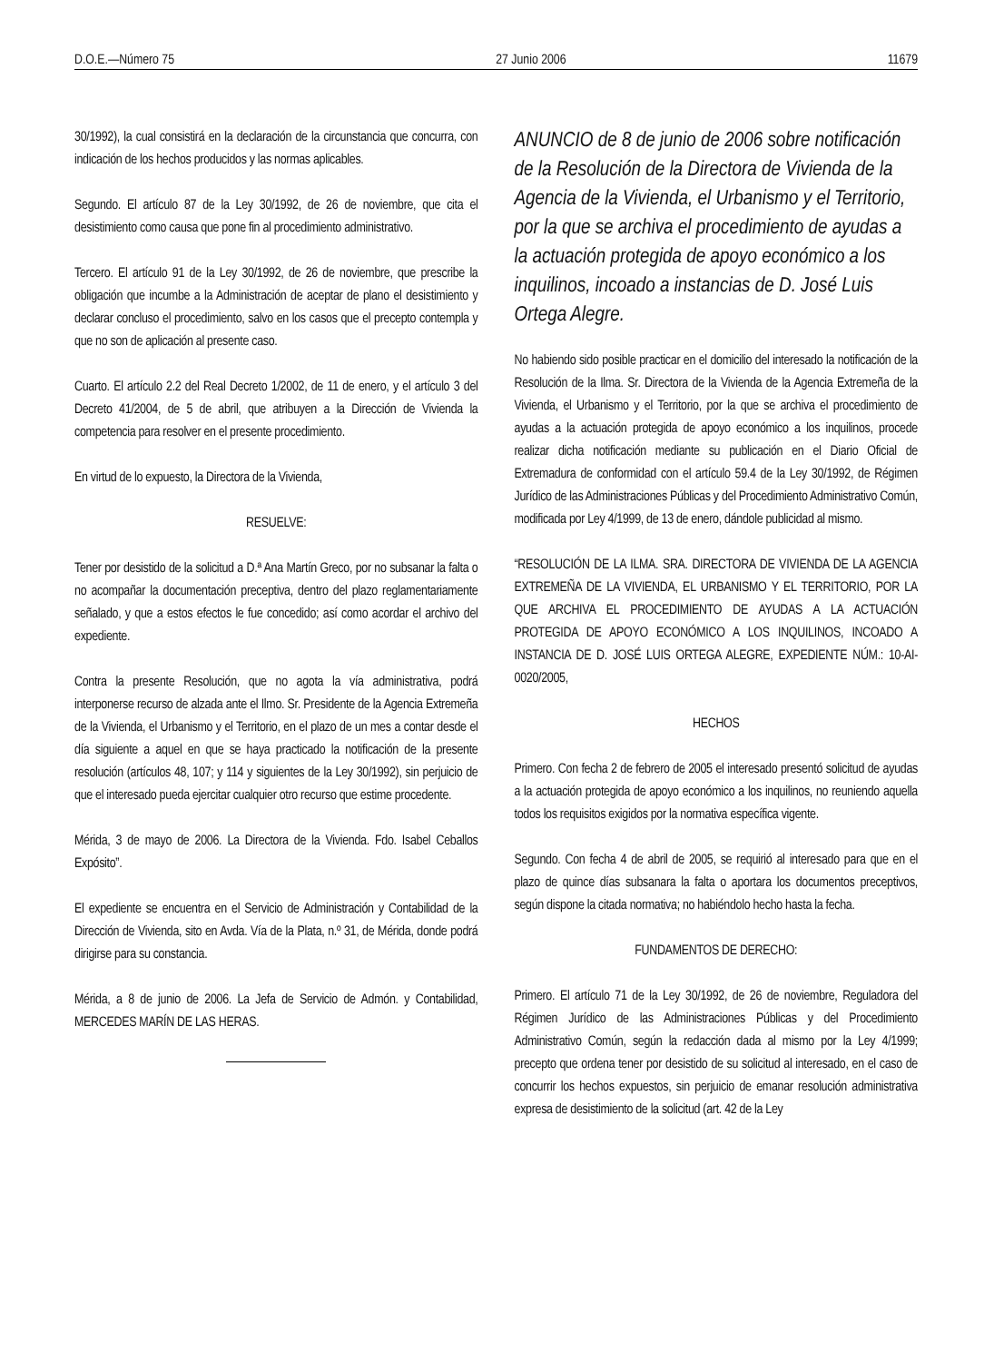D.O.E.—Número 75 27 Junio 2006 11679
30/1992), la cual consistirá en la declaración de la circunstancia que concurra, con indicación de los hechos producidos y las normas aplicables.
Segundo. El artículo 87 de la Ley 30/1992, de 26 de noviembre, que cita el desistimiento como causa que pone fin al procedimiento administrativo.
Tercero. El artículo 91 de la Ley 30/1992, de 26 de noviembre, que prescribe la obligación que incumbe a la Administración de aceptar de plano el desistimiento y declarar concluso el procedimiento, salvo en los casos que el precepto contempla y que no son de aplicación al presente caso.
Cuarto. El artículo 2.2 del Real Decreto 1/2002, de 11 de enero, y el artículo 3 del Decreto 41/2004, de 5 de abril, que atribuyen a la Dirección de Vivienda la competencia para resolver en el presente procedimiento.
En virtud de lo expuesto, la Directora de la Vivienda,
RESUELVE:
Tener por desistido de la solicitud a D.ª Ana Martín Greco, por no subsanar la falta o no acompañar la documentación preceptiva, dentro del plazo reglamentariamente señalado, y que a estos efectos le fue concedido; así como acordar el archivo del expediente.
Contra la presente Resolución, que no agota la vía administrativa, podrá interponerse recurso de alzada ante el Ilmo. Sr. Presidente de la Agencia Extremeña de la Vivienda, el Urbanismo y el Territorio, en el plazo de un mes a contar desde el día siguiente a aquel en que se haya practicado la notificación de la presente resolución (artículos 48, 107; y 114 y siguientes de la Ley 30/1992), sin perjuicio de que el interesado pueda ejercitar cualquier otro recurso que estime procedente.
Mérida, 3 de mayo de 2006. La Directora de la Vivienda. Fdo. Isabel Ceballos Expósito”.
El expediente se encuentra en el Servicio de Administración y Contabilidad de la Dirección de Vivienda, sito en Avda. Vía de la Plata, n.º 31, de Mérida, donde podrá dirigirse para su constancia.
Mérida, a 8 de junio de 2006. La Jefa de Servicio de Admón. y Contabilidad, MERCEDES MARÍN DE LAS HERAS.
ANUNCIO de 8 de junio de 2006 sobre notificación de la Resolución de la Directora de Vivienda de la Agencia de la Vivienda, el Urbanismo y el Territorio, por la que se archiva el procedimiento de ayudas a la actuación protegida de apoyo económico a los inquilinos, incoado a instancias de D. José Luis Ortega Alegre.
No habiendo sido posible practicar en el domicilio del interesado la notificación de la Resolución de la Ilma. Sr. Directora de la Vivienda de la Agencia Extremeña de la Vivienda, el Urbanismo y el Territorio, por la que se archiva el procedimiento de ayudas a la actuación protegida de apoyo económico a los inquilinos, procede realizar dicha notificación mediante su publicación en el Diario Oficial de Extremadura de conformidad con el artículo 59.4 de la Ley 30/1992, de Régimen Jurídico de las Administraciones Públicas y del Procedimiento Administrativo Común, modificada por Ley 4/1999, de 13 de enero, dándole publicidad al mismo.
“RESOLUCIÓN DE LA ILMA. SRA. DIRECTORA DE VIVIENDA DE LA AGENCIA EXTREMEÑA DE LA VIVIENDA, EL URBANISMO Y EL TERRITORIO, POR LA QUE ARCHIVA EL PROCEDIMIENTO DE AYUDAS A LA ACTUACIÓN PROTEGIDA DE APOYO ECONÓMICO A LOS INQUILINOS, INCOADO A INSTANCIA DE D. JOSÉ LUIS ORTEGA ALEGRE, EXPEDIENTE NÚM.: 10-AI-0020/2005,
HECHOS
Primero. Con fecha 2 de febrero de 2005 el interesado presentó solicitud de ayudas a la actuación protegida de apoyo económico a los inquilinos, no reuniendo aquella todos los requisitos exigidos por la normativa específica vigente.
Segundo. Con fecha 4 de abril de 2005, se requirió al interesado para que en el plazo de quince días subsanara la falta o aportara los documentos preceptivos, según dispone la citada normativa; no habiéndolo hecho hasta la fecha.
FUNDAMENTOS DE DERECHO:
Primero. El artículo 71 de la Ley 30/1992, de 26 de noviembre, Reguladora del Régimen Jurídico de las Administraciones Públicas y del Procedimiento Administrativo Común, según la redacción dada al mismo por la Ley 4/1999; precepto que ordena tener por desistido de su solicitud al interesado, en el caso de concurrir los hechos expuestos, sin perjuicio de emanar resolución administrativa expresa de desistimiento de la solicitud (art. 42 de la Ley